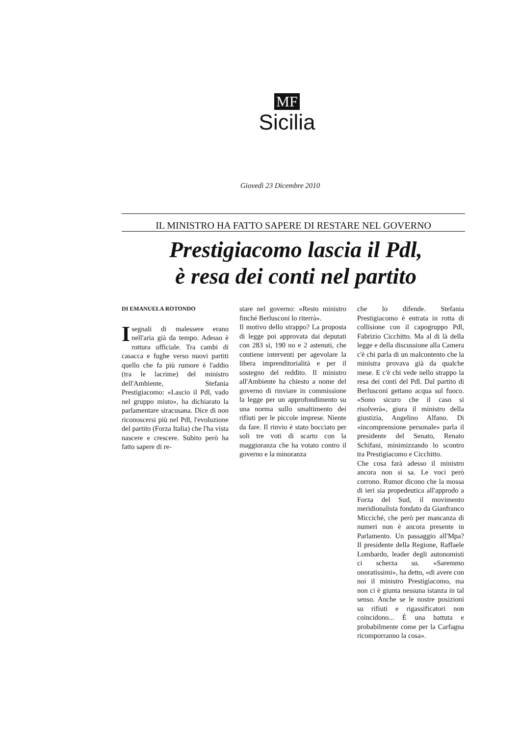MF
Sicilia
Giovedì 23 Dicembre 2010
IL MINISTRO HA FATTO SAPERE DI RESTARE NEL GOVERNO
Prestigiacomo lascia il Pdl,
è resa dei conti nel partito
DI EMANUELA ROTONDO
Isegnali di malessere erano nell'aria già da tempo. Adesso è rottura ufficiale. Tra cambi di casacca e fughe verso nuovi partiti quello che fa più rumore è l'addio (tra le lacrime) del ministro dell'Ambiente, Stefania Prestigiacomo: «Lascio il Pdl, vado nel gruppo misto», ha dichiarato la parlamentare siracusana. Dice di non riconoscersi più nel Pdl, l'evoluzione del partito (Forza Italia) che l'ha vista nascere e crescere. Subito però ha fatto sapere di re-
stare nel governo: «Resto ministro finché Berlusconi lo riterrà».
Il motivo dello strappo? La proposta di legge poi approvata dai deputati con 283 sì, 190 no e 2 astenuti, che contiene interventi per agevolare la libera imprenditorialità e per il sostegno del reddito. Il ministro all'Ambiente ha chiesto a nome del governo di rinviare in commissione la legge per un approfondimento su una norma sullo smaltimento dei rifiuti per le piccole imprese. Niente da fare. Il rinvio è stato bocciato per soli tre voti di scarto con la maggioranza che ha votato contro il governo e la minoranza
che lo difende. Stefania Prestigiacomo è entrata in rotta di collisione con il capogruppo Pdl, Fabrizio Cicchitto. Ma al di là della legge e della discussione alla Camera c'è chi parla di un malcontento che la ministra provava già da qualche mese. E c'è chi vede nello strappo la resa dei conti del Pdl. Dal partito di Berlusconi gettano acqua sul fuoco. «Sono sicuro che il caso si risolverà», giura il ministro della giustizia, Angelino Alfano. Di «incomprensione personale» parla il presidente del Senato, Renato Schifani, minimizzando lo scontro tra Prestigiacomo e Cicchitto.
Che cosa farà adesso il ministro ancora non si sa. Le voci però corrono. Rumor dicono che la mossa di ieri sia propedeutica all'approdo a Forza del Sud, il movimento meridionalista fondato da Gianfranco Micciché, che però per mancanza di numeri non è ancora presente in Parlamento. Un passaggio all'Mpa? Il presidente della Regione, Raffaele Lombardo, leader degli autonomisti ci scherza su. «Saremmo onoratissimi», ha detto, «di avere con noi il ministro Prestigiacomo, ma non ci è giunta nessuna istanza in tal senso. Anche se le nostre posizioni su rifiuti e rigassificatori non coincidono... È una battuta e probabilmente come per la Carfagna ricomporranno la cosa».